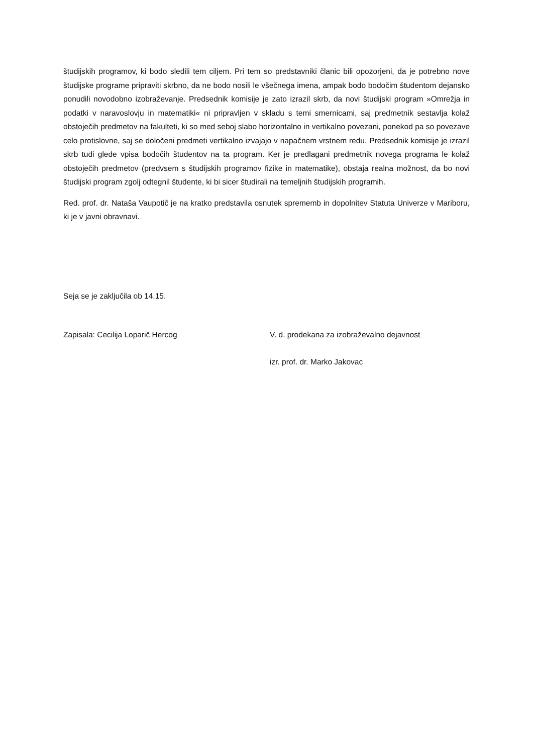študijskih programov, ki bodo sledili tem ciljem. Pri tem so predstavniki članic bili opozorjeni, da je potrebno nove študijske programe pripraviti skrbno, da ne bodo nosili le všečnega imena, ampak bodo bodočim študentom dejansko ponudili novodobno izobraževanje. Predsednik komisije je zato izrazil skrb, da novi študijski program »Omrežja in podatki v naravoslovju in matematiki« ni pripravljen v skladu s temi smernicami, saj predmetnik sestavlja kolaž obstoječih predmetov na fakulteti, ki so med seboj slabo horizontalno in vertikalno povezani, ponekod pa so povezave celo protislovne, saj se določeni predmeti vertikalno izvajajo v napačnem vrstnem redu. Predsednik komisije je izrazil skrb tudi glede vpisa bodočih študentov na ta program. Ker je predlagani predmetnik novega programa le kolaž obstoječih predmetov (predvsem s študijskih programov fizike in matematike), obstaja realna možnost, da bo novi študijski program zgolj odtegnil študente, ki bi sicer študirali na temeljnih študijskih programih.
Red. prof. dr. Nataša Vaupotič je na kratko predstavila osnutek sprememb in dopolnitev Statuta Univerze v Mariboru, ki je v javni obravnavi.
Seja se je zaključila ob 14.15.
Zapisala: Cecilija Loparič Hercog
V. d. prodekana za izobraževalno dejavnost
izr. prof. dr. Marko Jakovac